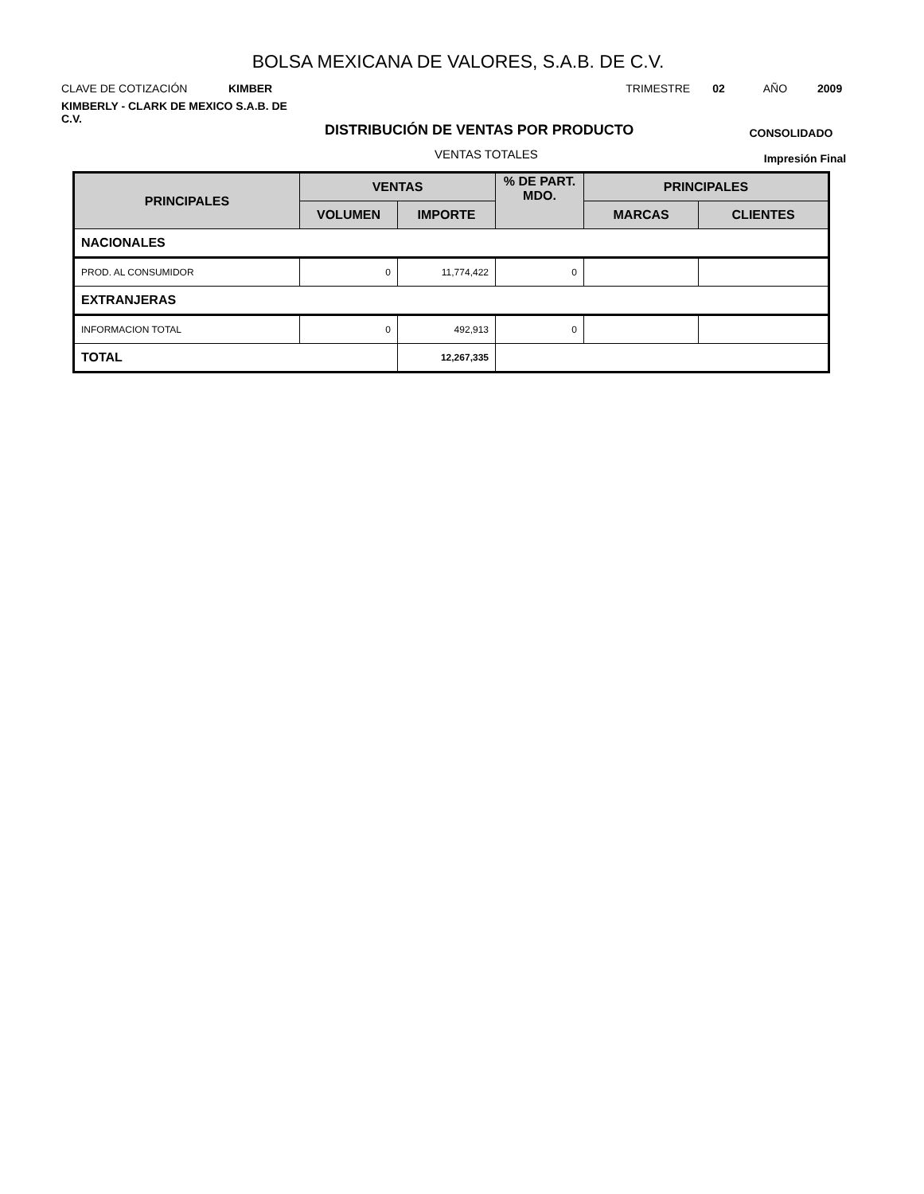BOLSA MEXICANA DE VALORES, S.A.B. DE C.V.
CLAVE DE COTIZACIÓN KIMBER TRIMESTRE 02 AÑO 2009
KIMBERLY - CLARK DE MEXICO S.A.B. DE C.V.
DISTRIBUCIÓN DE VENTAS POR PRODUCTO CONSOLIDADO
VENTAS TOTALES Impresión Final
| PRINCIPALES | VENTAS | | % DE PART. MDO. | PRINCIPALES | |
| --- | --- | --- | --- | --- | --- |
| | VOLUMEN | IMPORTE | | MARCAS | CLIENTES |
| NACIONALES | | | | | |
| PROD. AL CONSUMIDOR | 0 | 11,774,422 | 0 | | |
| EXTRANJERAS | | | | | |
| INFORMACION TOTAL | 0 | 492,913 | 0 | | |
| TOTAL | | 12,267,335 | | | |